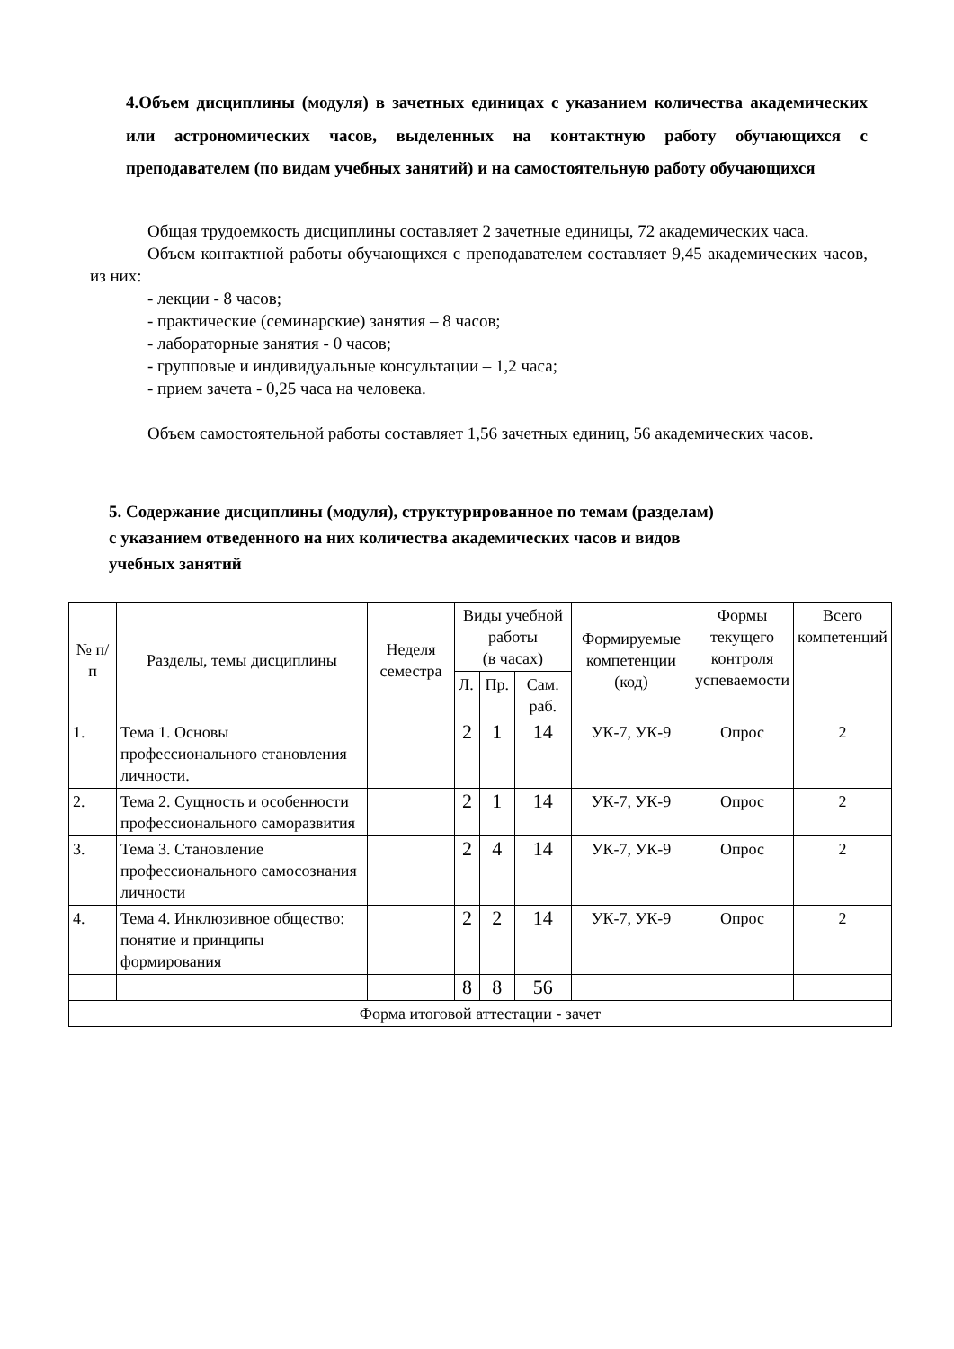4.Объем дисциплины (модуля) в зачетных единицах с указанием количества академических или астрономических часов, выделенных на контактную работу обучающихся с преподавателем (по видам учебных занятий) и на самостоятельную работу обучающихся
Общая трудоемкость дисциплины составляет 2 зачетные единицы, 72 академических часа.
Объем контактной работы обучающихся с преподавателем составляет 9,45 академических часов, из них:
- лекции - 8 часов;
- практические (семинарские) занятия – 8 часов;
- лабораторные занятия - 0 часов;
- групповые и индивидуальные консультации – 1,2 часа;
- прием зачета - 0,25 часа на человека.
Объем самостоятельной работы составляет 1,56 зачетных единиц, 56 академических часов.
5. Содержание дисциплины (модуля), структурированное по темам (разделам)
с указанием отведенного на них количества академических часов и видов
учебных занятий
| № п/п | Разделы, темы дисциплины | Неделя семестра | Виды учебной работы (в часах) | | | Формируемые компетенции (код) | Формы текущего контроля успеваемости | Всего компетенций |
| --- | --- | --- | --- | --- | --- | --- | --- | --- |
| | | | Л. | Пр. | Сам. раб. | | | |
| 1. | Тема 1. Основы профессионального становления личности. | | 2 | 1 | 14 | УК-7, УК-9 | Опрос | 2 |
| 2. | Тема 2. Сущность и особенности профессионального саморазвития | | 2 | 1 | 14 | УК-7, УК-9 | Опрос | 2 |
| 3. | Тема 3. Становление профессионального самосознания личности | | 2 | 4 | 14 | УК-7, УК-9 | Опрос | 2 |
| 4. | Тема 4. Инклюзивное общество: понятие и принципы формирования | | 2 | 2 | 14 | УК-7, УК-9 | Опрос | 2 |
| | | | 8 | 8 | 56 | | | |
| Форма итоговой аттестации - зачет | | | | | | | | |